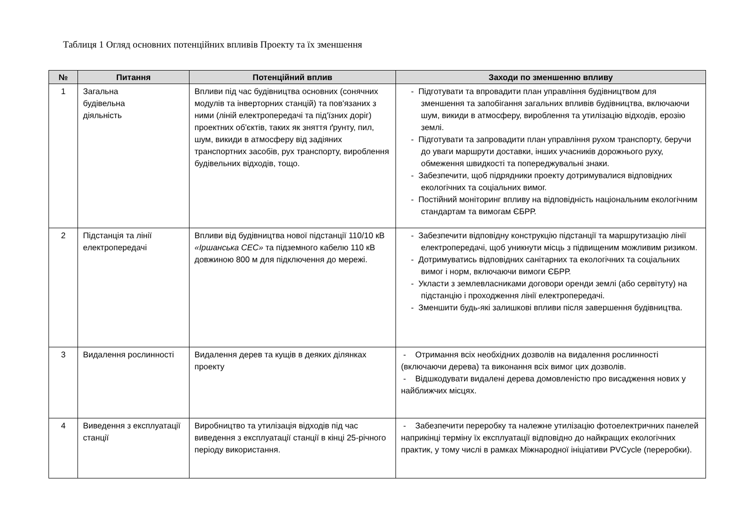Таблиця 1 Огляд основних потенційних впливів Проекту та їх зменшення
| № | Питання | Потенційний вплив | Заходи по зменшенню впливу |
| --- | --- | --- | --- |
| 1 | Загальна будівельна діяльність | Впливи під час будівництва основних (сонячних модулів та інверторних станцій) та пов'язаних з ними (ліній електропередачі та під'їзних доріг) проектних об'єктів, таких як зняття ґрунту, пил, шум, викиди в атмосферу від задіяних транспортних засобів, рух транспорту, вироблення будівельних відходів, тощо. | - Підготувати та впровадити план управління будівництвом для зменшення та запобігання загальних впливів будівництва, включаючи шум, викиди в атмосферу, вироблення та утилізацію відходів, ерозію землі. - Підготувати та запровадити план управління рухом транспорту, беручи до уваги маршрути доставки, інших учасників дорожнього руху, обмеження швидкості та попереджувальні знаки. - Забезпечити, щоб підрядники проекту дотримувалися відповідних екологічних та соціальних вимог. - Постійний моніторинг впливу на відповідність національним екологічним стандартам та вимогам ЄБРР. |
| 2 | Підстанція та лінії електропередачі | Впливи від будівництва нової підстанції 110/10 кВ «Іршанська СЕС» та підземного кабелю 110 кВ довжиною 800 м для підключення до мережі. | - Забезпечити відповідну конструкцію підстанції та маршрутизацію лінії електропередачі, щоб уникнути місць з підвищеним можливим ризиком. - Дотримуватись відповідних санітарних та екологічних та соціальних вимог і норм, включаючи вимоги ЄБРР. - Укласти з землевласниками договори оренди землі (або сервітуту) на підстанцію і проходження лінії електропередачі. - Зменшити будь-які залишкові впливи після завершення будівництва. |
| 3 | Видалення рослинності | Видалення дерев та кущів в деяких ділянках проекту | - Отримання всіх необхідних дозволів на видалення рослинності (включаючи дерева) та виконання всіх вимог цих дозволів. - Відшкодувати видалені дерева домовленістю про висадження нових у найближчих місцях. |
| 4 | Виведення з експлуатації станції | Виробництво та утилізація відходів під час виведення з експлуатації станції в кінці 25-річного періоду використання. | - Забезпечити переробку та належне утилізацію фотоелектричних панелей наприкінці терміну їх експлуатації відповідно до найкращих екологічних практик, у тому числі в рамках Міжнародної ініціативи PVCycle (переробки). |